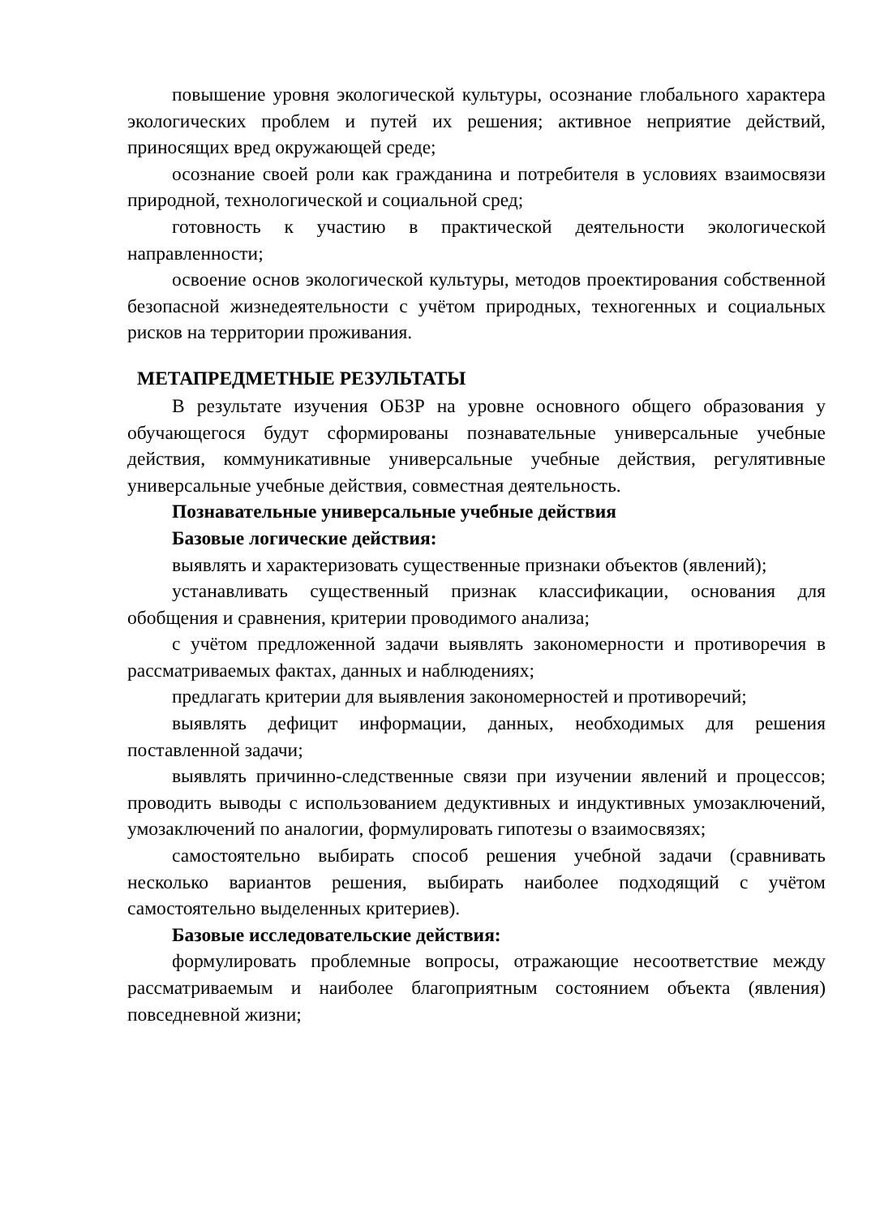повышение уровня экологической культуры, осознание глобального характера экологических проблем и путей их решения; активное неприятие действий, приносящих вред окружающей среде;
осознание своей роли как гражданина и потребителя в условиях взаимосвязи природной, технологической и социальной сред;
готовность к участию в практической деятельности экологической направленности;
освоение основ экологической культуры, методов проектирования собственной безопасной жизнедеятельности с учётом природных, техногенных и социальных рисков на территории проживания.
МЕТАПРЕДМЕТНЫЕ РЕЗУЛЬТАТЫ
В результате изучения ОБЗР на уровне основного общего образования у обучающегося будут сформированы познавательные универсальные учебные действия, коммуникативные универсальные учебные действия, регулятивные универсальные учебные действия, совместная деятельность.
Познавательные универсальные учебные действия
Базовые логические действия:
выявлять и характеризовать существенные признаки объектов (явлений);
устанавливать существенный признак классификации, основания для обобщения и сравнения, критерии проводимого анализа;
с учётом предложенной задачи выявлять закономерности и противоречия в рассматриваемых фактах, данных и наблюдениях;
предлагать критерии для выявления закономерностей и противоречий;
выявлять дефицит информации, данных, необходимых для решения поставленной задачи;
выявлять причинно-следственные связи при изучении явлений и процессов; проводить выводы с использованием дедуктивных и индуктивных умозаключений, умозаключений по аналогии, формулировать гипотезы о взаимосвязях;
самостоятельно выбирать способ решения учебной задачи (сравнивать несколько вариантов решения, выбирать наиболее подходящий с учётом самостоятельно выделенных критериев).
Базовые исследовательские действия:
формулировать проблемные вопросы, отражающие несоответствие между рассматриваемым и наиболее благоприятным состоянием объекта (явления) повседневной жизни;